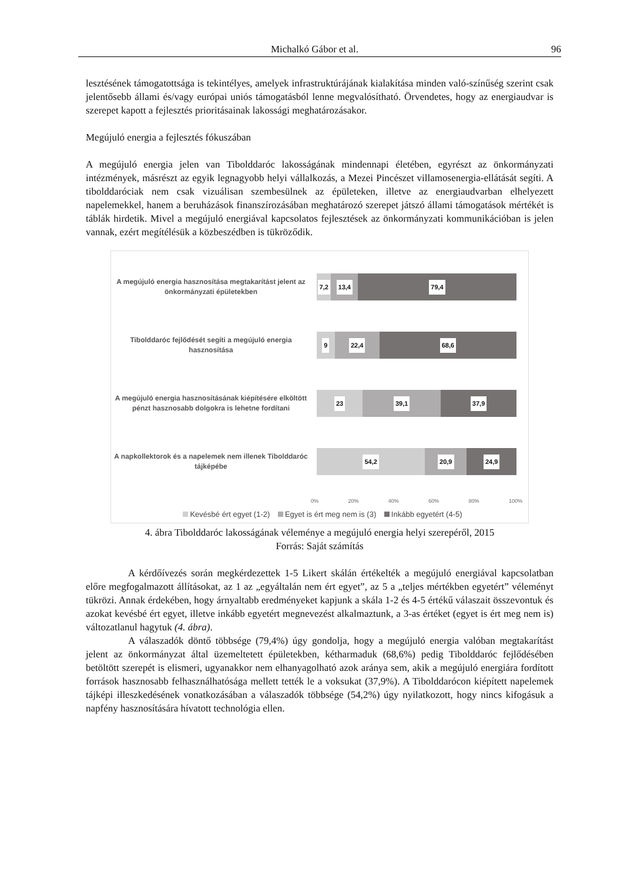Michalkó Gábor et al. 96
lesztésének támogatottsága is tekintélyes, amelyek infrastruktúrájának kialakítása minden való-színűség szerint csak jelentősebb állami és/vagy európai uniós támogatásból lenne megvalósítható. Örvendetes, hogy az energiaudvar is szerepet kapott a fejlesztés prioritásainak lakossági meghatározásakor.
Megújuló energia a fejlesztés fókuszában
A megújuló energia jelen van Tibolddaróc lakosságának mindennapi életében, egyrészt az önkormányzati intézmények, másrészt az egyik legnagyobb helyi vállalkozás, a Mezei Pincészet villamosenergia-ellátását segíti. A tibolddaróciak nem csak vizuálisan szembesülnek az épületeken, illetve az energiaudvarban elhelyezett napelemekkel, hanem a beruházások finanszírozásában meghatározó szerepet játszó állami támogatások mértékét is táblák hirdetik. Mivel a megújuló energiával kapcsolatos fejlesztések az önkormányzati kommunikációban is jelen vannak, ezért megítélésük a közbeszédben is tükröződik.
A megújuló energia hasznosítása megtakarítást jelent az önkormányzati épületekben
7,2 13,4 79,4
Tibolddaróc fejlődését segíti a megújuló energia hasznosítása
9 22,4 68,6
A megújuló energia hasznosításának kiépítésére elköltött pénzt hasznosabb dolgokra is lehetne fordítani
23 39,1 37,9
A napkollektorok és a napelemek nem illenek Tibolddaróc tájképébe
54,2 20,9 24,9
0% 20% 40% 60% 80% 100%
Kevésbé ért egyet (1-2) Egyet is ért meg nem is (3) Inkább egyetért (4-5)
4. ábra Tibolddaróc lakosságának véleménye a megújuló energia helyi szerepéről, 2015
Forrás: Saját számítás
A kérdőívezés során megkérdezettek 1-5 Likert skálán értékelték a megújuló energiával kapcsolatban előre megfogalmazott állításokat, az 1 az „egyáltalán nem ért egyet”, az 5 a „teljes mértékben egyetért” véleményt tükrözi. Annak érdekében, hogy árnyaltabb eredményeket kapjunk a skála 1-2 és 4-5 értékű válaszait összevontuk és azokat kevésbé ért egyet, illetve inkább egyetért megnevezést alkalmaztunk, a 3-as értéket (egyet is ért meg nem is) változatlanul hagytuk (4. ábra).
A válaszadók döntő többsége (79,4%) úgy gondolja, hogy a megújuló energia valóban megtakarítást jelent az önkormányzat által üzemeltetett épületekben, kétharmaduk (68,6%) pedig Tibolddaróc fejlődésében betöltött szerepét is elismeri, ugyanakkor nem elhanyagolható azok aránya sem, akik a megújuló energiára fordított források hasznosabb felhasználhatósága mellett tették le a voksukat (37,9%). A Tibolddarócon kiépített napelemek tájképi illeszkedésének vonatkozásában a válaszadók többsége (54,2%) úgy nyilatkozott, hogy nincs kifogásuk a napfény hasznosítására hívatott technológia ellen.